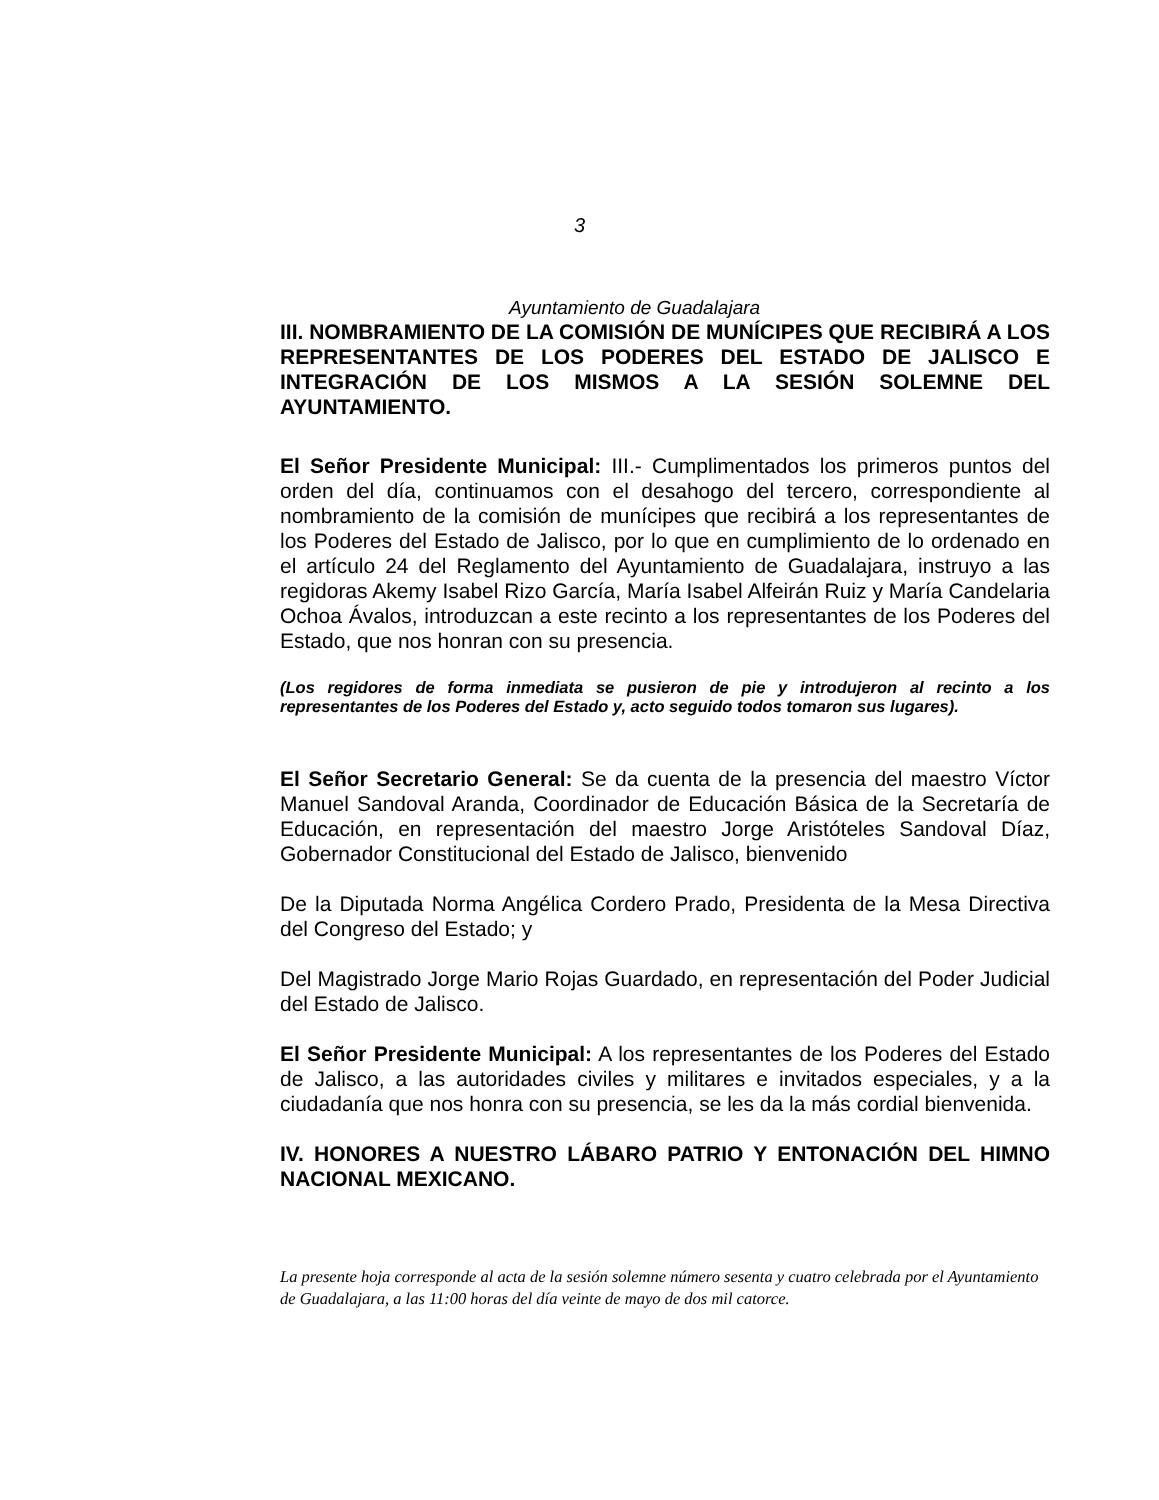3
Ayuntamiento de Guadalajara
III. NOMBRAMIENTO DE LA COMISIÓN DE MUNÍCIPES QUE RECIBIRÁ A LOS REPRESENTANTES DE LOS PODERES DEL ESTADO DE JALISCO E INTEGRACIÓN DE LOS MISMOS A LA SESIÓN SOLEMNE DEL AYUNTAMIENTO.
El Señor Presidente Municipal: III.- Cumplimentados los primeros puntos del orden del día, continuamos con el desahogo del tercero, correspondiente al nombramiento de la comisión de munícipes que recibirá a los representantes de los Poderes del Estado de Jalisco, por lo que en cumplimiento de lo ordenado en el artículo 24 del Reglamento del Ayuntamiento de Guadalajara, instruyo a las regidoras Akemy Isabel Rizo García, María Isabel Alfeirán Ruiz y María Candelaria Ochoa Ávalos, introduzcan a este recinto a los representantes de los Poderes del Estado, que nos honran con su presencia.
(Los regidores de forma inmediata se pusieron de pie y introdujeron al recinto a los representantes de los Poderes del Estado y, acto seguido todos tomaron sus lugares).
El Señor Secretario General: Se da cuenta de la presencia del maestro Víctor Manuel Sandoval Aranda, Coordinador de Educación Básica de la Secretaría de Educación, en representación del maestro Jorge Aristóteles Sandoval Díaz, Gobernador Constitucional del Estado de Jalisco, bienvenido
De la Diputada Norma Angélica Cordero Prado, Presidenta de la Mesa Directiva del Congreso del Estado; y
Del Magistrado Jorge Mario Rojas Guardado, en representación del Poder Judicial del Estado de Jalisco.
El Señor Presidente Municipal: A los representantes de los Poderes del Estado de Jalisco, a las autoridades civiles y militares e invitados especiales, y a la ciudadanía que nos honra con su presencia, se les da la más cordial bienvenida.
IV. HONORES A NUESTRO LÁBARO PATRIO Y ENTONACIÓN DEL HIMNO NACIONAL MEXICANO.
La presente hoja corresponde al acta de la sesión solemne número sesenta y cuatro celebrada por el Ayuntamiento de Guadalajara, a las 11:00 horas del día veinte de mayo de dos mil catorce.